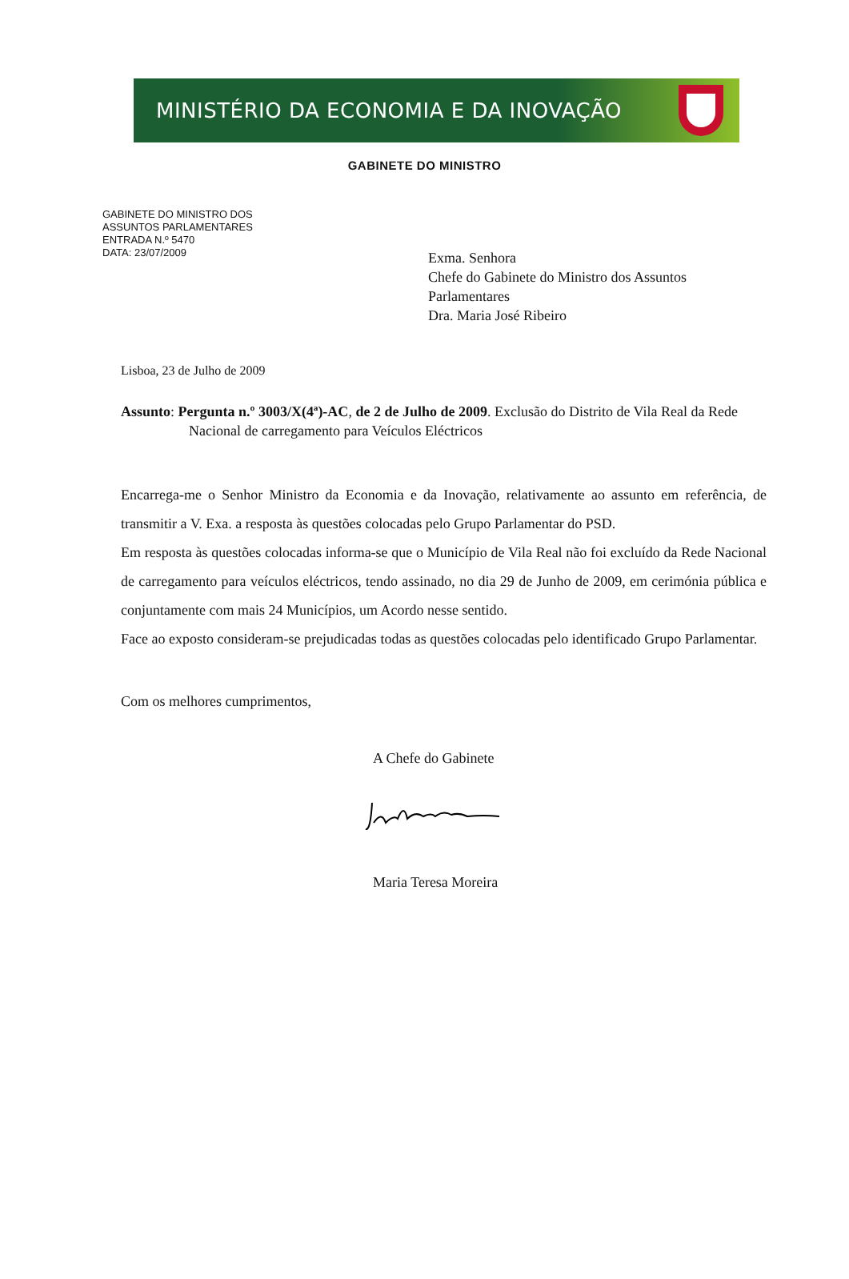MINISTÉRIO DA ECONOMIA E DA INOVAÇÃO
GABINETE DO MINISTRO
GABINETE DO MINISTRO DOS
ASSUNTOS PARLAMENTARES
ENTRADA N.º 5470
DATA: 23/07/2009
Exma. Senhora
Chefe do Gabinete do Ministro dos Assuntos
Parlamentares
Dra. Maria José Ribeiro
Lisboa, 23 de Julho de 2009
Assunto: Pergunta n.º 3003/X(4ª)-AC, de 2 de Julho de 2009. Exclusão do Distrito de Vila Real da Rede Nacional de carregamento para Veículos Eléctricos
Encarrega-me o Senhor Ministro da Economia e da Inovação, relativamente ao assunto em referência, de transmitir a V. Exa. a resposta às questões colocadas pelo Grupo Parlamentar do PSD.
Em resposta às questões colocadas informa-se que o Município de Vila Real não foi excluído da Rede Nacional de carregamento para veículos eléctricos, tendo assinado, no dia 29 de Junho de 2009, em cerimónia pública e conjuntamente com mais 24 Municípios, um Acordo nesse sentido.
Face ao exposto consideram-se prejudicadas todas as questões colocadas pelo identificado Grupo Parlamentar.
Com os melhores cumprimentos,
A Chefe do Gabinete
Maria Teresa Moreira